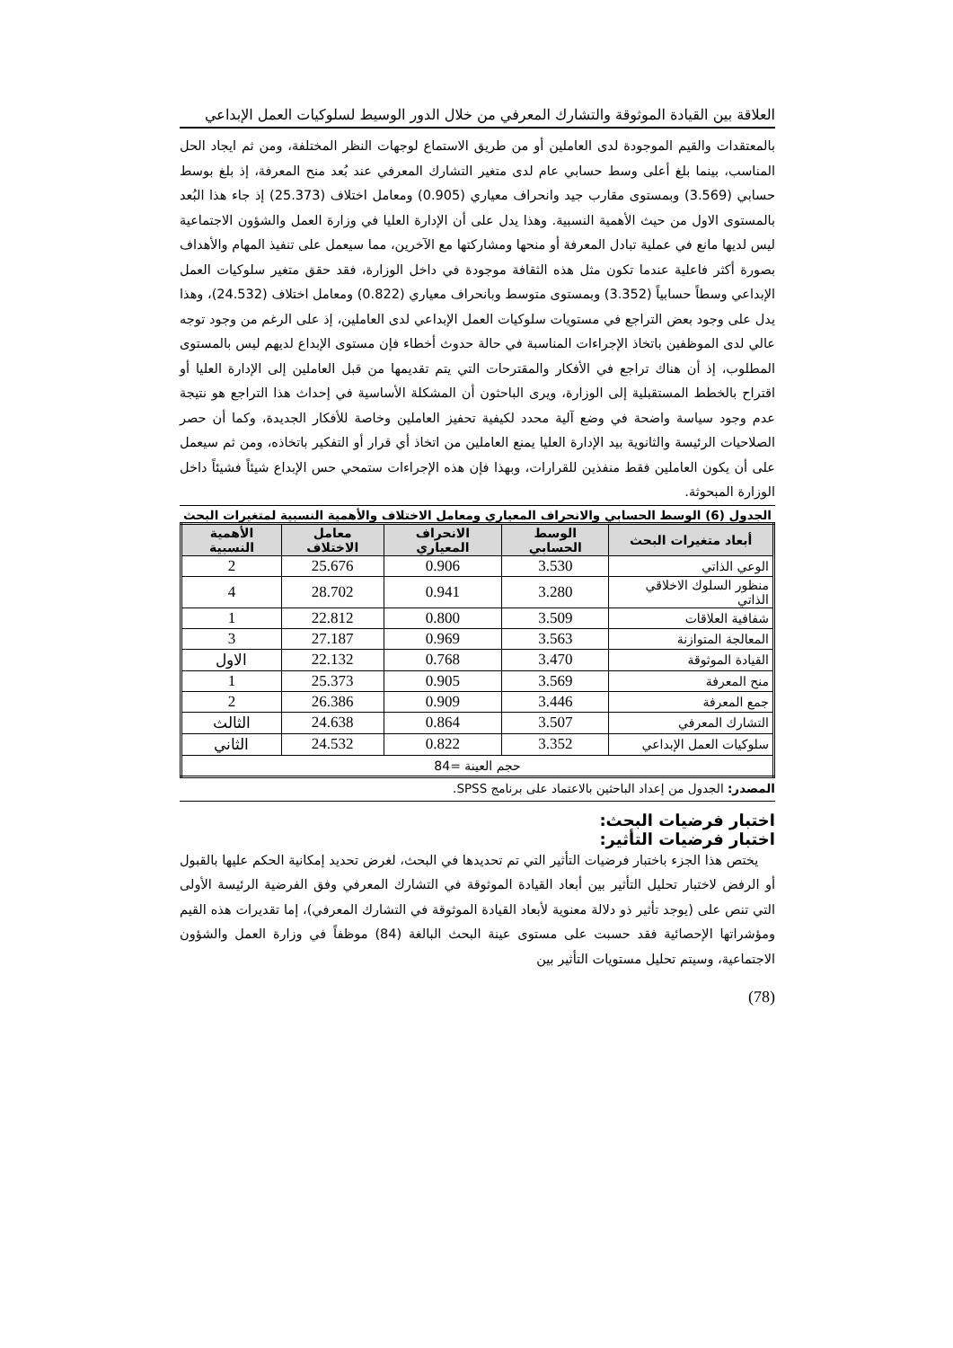العلاقة بين القيادة الموثوقة والتشارك المعرفي من خلال الدور الوسيط لسلوكيات العمل الإبداعي
بالمعتقدات والقيم الموجودة لدى العاملين أو من طريق الاستماع لوجهات النظر المختلفة، ومن ثم ايجاد الحل المناسب، بينما بلغ أعلى وسط حسابي عام لدى متغير التشارك المعرفي عند بُعد منح المعرفة، إذ بلغ بوسط حسابي (3.569) وبمستوى مقارب جيد وانحراف معياري (0.905) ومعامل اختلاف (25.373) إذ جاء هذا البُعد بالمستوى الاول من حيث الأهمية النسبية. وهذا يدل على أن الإدارة العليا في وزارة العمل والشؤون الاجتماعية ليس لديها مانع في عملية تبادل المعرفة أو منحها ومشاركتها مع الآخرين، مما سيعمل على تنفيذ المهام والأهداف بصورة أكثر فاعلية عندما تكون مثل هذه الثقافة موجودة في داخل الوزارة، فقد حقق متغير سلوكيات العمل الإبداعي وسطاً حسابياً (3.352) وبمستوى متوسط وبانحراف معياري (0.822) ومعامل اختلاف (24.532)، وهذا يدل على وجود بعض التراجع في مستويات سلوكيات العمل الإبداعي لدى العاملين، إذ على الرغم من وجود توجه عالي لدى الموظفين باتخاذ الإجراءات المناسبة في حالة حدوث أخطاء فإن مستوى الإبداع لديهم ليس بالمستوى المطلوب، إذ أن هناك تراجع في الأفكار والمقترحات التي يتم تقديمها من قبل العاملين إلى الإدارة العليا أو اقتراح بالخطط المستقبلية إلى الوزارة، ويرى الباحثون أن المشكلة الأساسية في إحداث هذا التراجع هو نتيجة عدم وجود سياسة واضحة في وضع آلية محدد لكيفية تحفيز العاملين وخاصة للأفكار الجديدة، وكما أن حصر الصلاحيات الرئيسة والثانوية بيد الإدارة العليا يمنع العاملين من اتخاذ أي قرار أو التفكير باتخاذه، ومن ثم سيعمل على أن يكون العاملين فقط منفذين للقرارات، وبهذا فإن هذه الإجراءات ستمحي حس الإبداع شيئاً فشيئاً داخل الوزارة المبحوثة.
الجدول (6) الوسط الحسابي والانحراف المعياري ومعامل الاختلاف والأهمية النسبية لمتغيرات البحث
| أبعاد متغيرات البحث | الوسط الحسابي | الانحراف المعياري | معامل الاختلاف | الأهمية النسبية |
| --- | --- | --- | --- | --- |
| الوعي الذاتي | 3.530 | 0.906 | 25.676 | 2 |
| منظور السلوك الاخلاقي الذاتي | 3.280 | 0.941 | 28.702 | 4 |
| شفافية العلاقات | 3.509 | 0.800 | 22.812 | 1 |
| المعالجة المتوازنة | 3.563 | 0.969 | 27.187 | 3 |
| القيادة الموثوقة | 3.470 | 0.768 | 22.132 | الاول |
| منح المعرفة | 3.569 | 0.905 | 25.373 | 1 |
| جمع المعرفة | 3.446 | 0.909 | 26.386 | 2 |
| التشارك المعرفي | 3.507 | 0.864 | 24.638 | الثالث |
| سلوكيات العمل الإبداعي | 3.352 | 0.822 | 24.532 | الثاني |
| حجم العينة =84 | | | | |
المصدر: الجدول من إعداد الباحثين بالاعتماد على برنامج SPSS.
اختبار فرضيات البحث:
اختبار فرضيات التأثير:
يختص هذا الجزء باختبار فرضيات التأثير التي تم تحديدها في البحث، لغرض تحديد إمكانية الحكم عليها بالقبول أو الرفض لاختبار تحليل التأثير بين أبعاد القيادة الموثوقة في التشارك المعرفي وفق الفرضية الرئيسة الأولى التي تنص على (يوجد تأثير ذو دلالة معنوية لأبعاد القيادة الموثوقة في التشارك المعرفي)، إما تقديرات هذه القيم ومؤشراتها الإحصائية فقد حسبت على مستوى عينة البحث البالغة (84) موظفاً في وزارة العمل والشؤون الاجتماعية، وسيتم تحليل مستويات التأثير بين
(78)